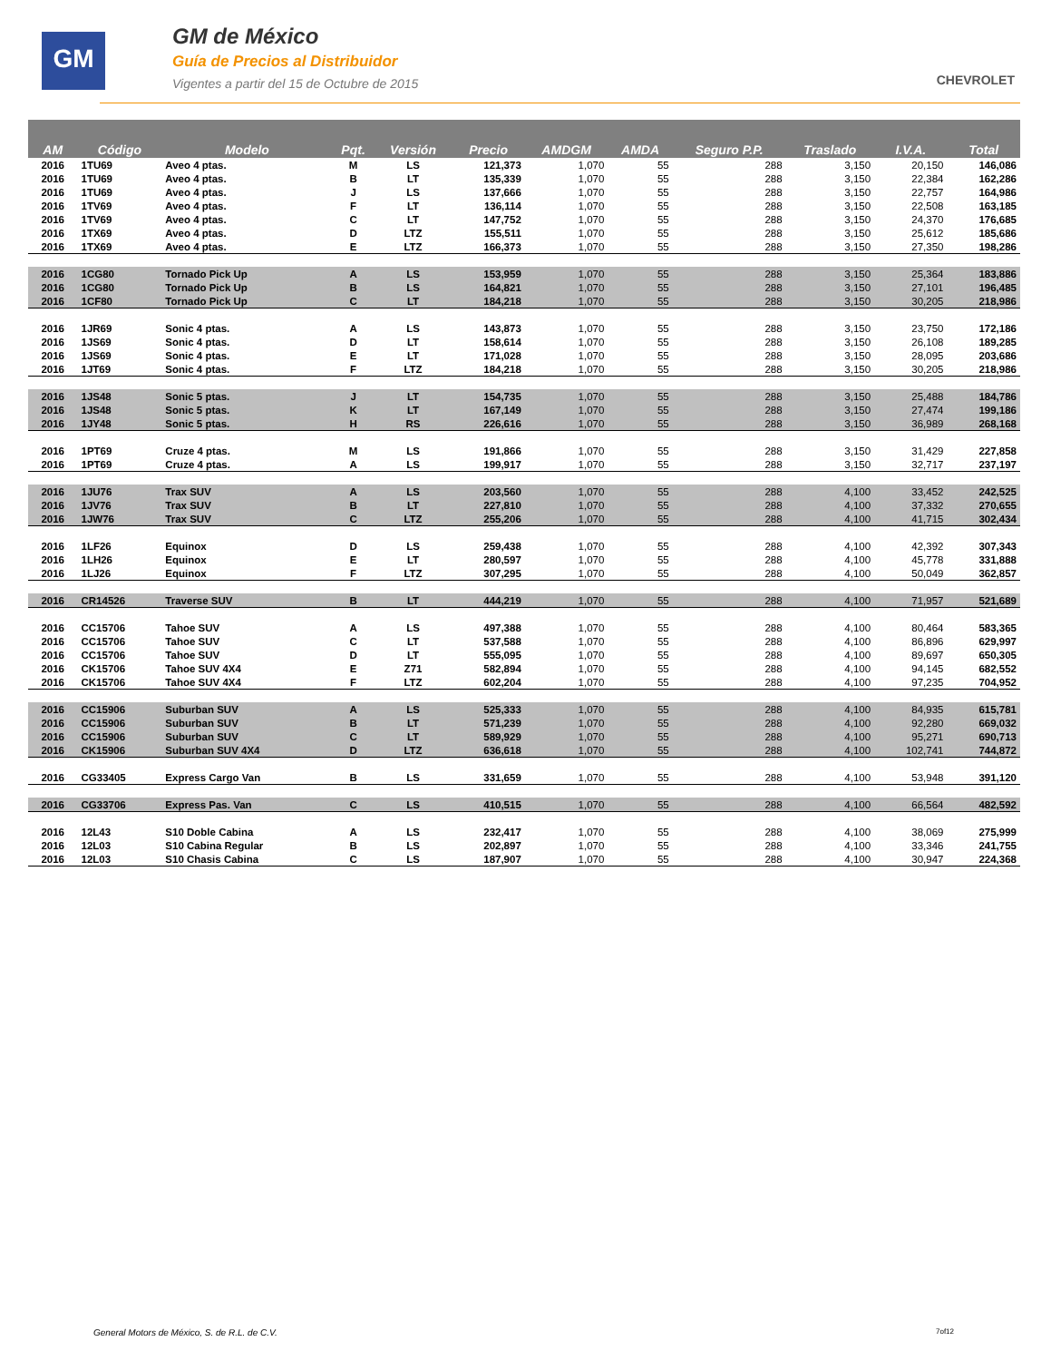GM
GM de México
Guía de Precios al Distribuidor
Vigentes a partir del 15 de Octubre de 2015
CHEVROLET
| AM | Código | Modelo | Pqt. | Versión | Precio | AMDGM | AMDA | Seguro P.P. | Traslado | I.V.A. | Total |
| --- | --- | --- | --- | --- | --- | --- | --- | --- | --- | --- | --- |
| 2016 | 1TU69 | Aveo 4 ptas. | M | LS | 121,373 | 1,070 | 55 | 288 | 3,150 | 20,150 | 146,086 |
| 2016 | 1TU69 | Aveo 4 ptas. | B | LT | 135,339 | 1,070 | 55 | 288 | 3,150 | 22,384 | 162,286 |
| 2016 | 1TU69 | Aveo 4 ptas. | J | LS | 137,666 | 1,070 | 55 | 288 | 3,150 | 22,757 | 164,986 |
| 2016 | 1TV69 | Aveo 4 ptas. | F | LT | 136,114 | 1,070 | 55 | 288 | 3,150 | 22,508 | 163,185 |
| 2016 | 1TV69 | Aveo 4 ptas. | C | LT | 147,752 | 1,070 | 55 | 288 | 3,150 | 24,370 | 176,685 |
| 2016 | 1TX69 | Aveo 4 ptas. | D | LTZ | 155,511 | 1,070 | 55 | 288 | 3,150 | 25,612 | 185,686 |
| 2016 | 1TX69 | Aveo 4 ptas. | E | LTZ | 166,373 | 1,070 | 55 | 288 | 3,150 | 27,350 | 198,286 |
| 2016 | 1CG80 | Tornado Pick Up | A | LS | 153,959 | 1,070 | 55 | 288 | 3,150 | 25,364 | 183,886 |
| 2016 | 1CG80 | Tornado Pick Up | B | LS | 164,821 | 1,070 | 55 | 288 | 3,150 | 27,101 | 196,485 |
| 2016 | 1CF80 | Tornado Pick Up | C | LT | 184,218 | 1,070 | 55 | 288 | 3,150 | 30,205 | 218,986 |
| 2016 | 1JR69 | Sonic 4 ptas. | A | LS | 143,873 | 1,070 | 55 | 288 | 3,150 | 23,750 | 172,186 |
| 2016 | 1JS69 | Sonic 4 ptas. | D | LT | 158,614 | 1,070 | 55 | 288 | 3,150 | 26,108 | 189,285 |
| 2016 | 1JS69 | Sonic 4 ptas. | E | LT | 171,028 | 1,070 | 55 | 288 | 3,150 | 28,095 | 203,686 |
| 2016 | 1JT69 | Sonic 4 ptas. | F | LTZ | 184,218 | 1,070 | 55 | 288 | 3,150 | 30,205 | 218,986 |
| 2016 | 1JS48 | Sonic 5 ptas. | J | LT | 154,735 | 1,070 | 55 | 288 | 3,150 | 25,488 | 184,786 |
| 2016 | 1JS48 | Sonic 5 ptas. | K | LT | 167,149 | 1,070 | 55 | 288 | 3,150 | 27,474 | 199,186 |
| 2016 | 1JY48 | Sonic 5 ptas. | H | RS | 226,616 | 1,070 | 55 | 288 | 3,150 | 36,989 | 268,168 |
| 2016 | 1PT69 | Cruze 4 ptas. | M | LS | 191,866 | 1,070 | 55 | 288 | 3,150 | 31,429 | 227,858 |
| 2016 | 1PT69 | Cruze 4 ptas. | A | LS | 199,917 | 1,070 | 55 | 288 | 3,150 | 32,717 | 237,197 |
| 2016 | 1JU76 | Trax SUV | A | LS | 203,560 | 1,070 | 55 | 288 | 4,100 | 33,452 | 242,525 |
| 2016 | 1JV76 | Trax SUV | B | LT | 227,810 | 1,070 | 55 | 288 | 4,100 | 37,332 | 270,655 |
| 2016 | 1JW76 | Trax SUV | C | LTZ | 255,206 | 1,070 | 55 | 288 | 4,100 | 41,715 | 302,434 |
| 2016 | 1LF26 | Equinox | D | LS | 259,438 | 1,070 | 55 | 288 | 4,100 | 42,392 | 307,343 |
| 2016 | 1LH26 | Equinox | E | LT | 280,597 | 1,070 | 55 | 288 | 4,100 | 45,778 | 331,888 |
| 2016 | 1LJ26 | Equinox | F | LTZ | 307,295 | 1,070 | 55 | 288 | 4,100 | 50,049 | 362,857 |
| 2016 | CR14526 | Traverse SUV | B | LT | 444,219 | 1,070 | 55 | 288 | 4,100 | 71,957 | 521,689 |
| 2016 | CC15706 | Tahoe SUV | A | LS | 497,388 | 1,070 | 55 | 288 | 4,100 | 80,464 | 583,365 |
| 2016 | CC15706 | Tahoe SUV | C | LT | 537,588 | 1,070 | 55 | 288 | 4,100 | 86,896 | 629,997 |
| 2016 | CC15706 | Tahoe SUV | D | LT | 555,095 | 1,070 | 55 | 288 | 4,100 | 89,697 | 650,305 |
| 2016 | CK15706 | Tahoe SUV 4X4 | E | Z71 | 582,894 | 1,070 | 55 | 288 | 4,100 | 94,145 | 682,552 |
| 2016 | CK15706 | Tahoe SUV 4X4 | F | LTZ | 602,204 | 1,070 | 55 | 288 | 4,100 | 97,235 | 704,952 |
| 2016 | CC15906 | Suburban SUV | A | LS | 525,333 | 1,070 | 55 | 288 | 4,100 | 84,935 | 615,781 |
| 2016 | CC15906 | Suburban SUV | B | LT | 571,239 | 1,070 | 55 | 288 | 4,100 | 92,280 | 669,032 |
| 2016 | CC15906 | Suburban SUV | C | LT | 589,929 | 1,070 | 55 | 288 | 4,100 | 95,271 | 690,713 |
| 2016 | CK15906 | Suburban SUV 4X4 | D | LTZ | 636,618 | 1,070 | 55 | 288 | 4,100 | 102,741 | 744,872 |
| 2016 | CG33405 | Express Cargo Van | B | LS | 331,659 | 1,070 | 55 | 288 | 4,100 | 53,948 | 391,120 |
| 2016 | CG33706 | Express Pas. Van | C | LS | 410,515 | 1,070 | 55 | 288 | 4,100 | 66,564 | 482,592 |
| 2016 | 12L43 | S10 Doble Cabina | A | LS | 232,417 | 1,070 | 55 | 288 | 4,100 | 38,069 | 275,999 |
| 2016 | 12L03 | S10 Cabina Regular | B | LS | 202,897 | 1,070 | 55 | 288 | 4,100 | 33,346 | 241,755 |
| 2016 | 12L03 | S10 Chasis Cabina | C | LS | 187,907 | 1,070 | 55 | 288 | 4,100 | 30,947 | 224,368 |
General Motors de México, S. de R.L. de C.V.
7of12